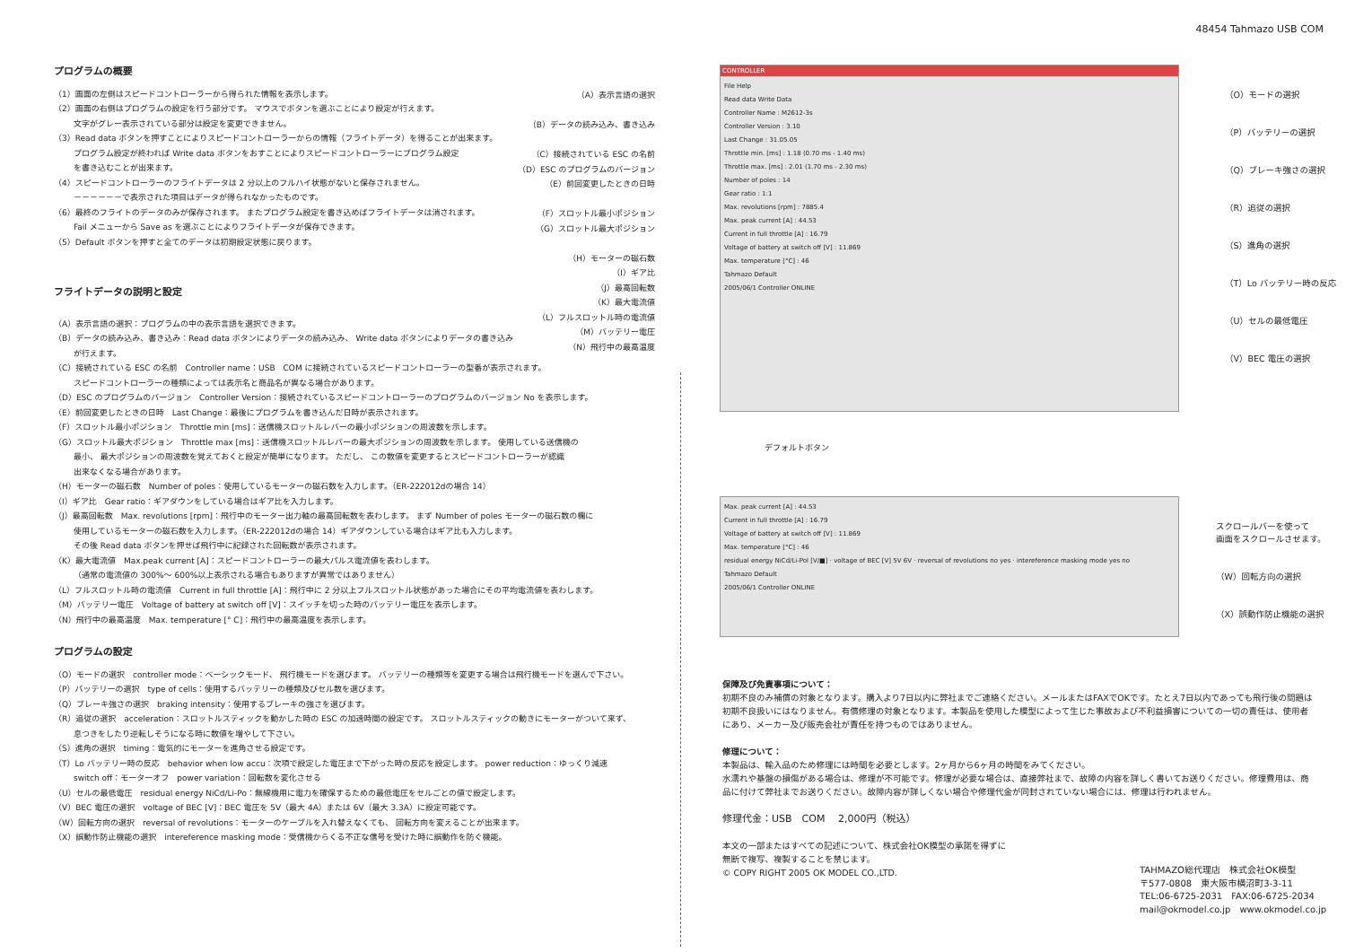48454 Tahmazo USB COM
プログラムの概要
（1）画面の左側はスピードコントローラーから得られた情報を表示します。
（2）画面の右側はプログラムの設定を行う部分です。 マウスでボタンを選ぶことにより設定が行えます。
文字がグレー表示されている部分は設定を変更できません。
（3）Read data ボタンを押すことによりスピードコントローラーからの情報（フライトデータ）を得ることが出来ます。
プログラム設定が終われば Write data ボタンをおすことによりスピードコントローラーにプログラム設定
を書き込むことが出来ます。
（4）スピードコントローラーのフライトデータは 2 分以上のフルハイ状態がないと保存されません。
－－－－－－で表示された項目はデータが得られなかったものです。
（6）最終のフライトのデータのみが保存されます。 またプログラム設定を書き込めばフライトデータは消されます。
Fail メニューから Save as を選ぶことによりフライトデータが保存できます。
（5）Default ボタンを押すと全てのデータは初期設定状態に戻ります。
フライトデータの説明と設定
（A）表示言語の選択：プログラムの中の表示言語を選択できます。
（B）データの読み込み、書き込み：Read data ボタンによりデータの読み込み、 Write data ボタンによりデータの書き込み
が行えます。
（C）接続されている ESC の名前　Controller name：USB　COM に接続されているスピードコントローラーの型番が表示されます。
スピードコントローラーの種類によっては表示名と商品名が異なる場合があります。
（D）ESC のプログラムのバージョン　Controller Version：接続されているスピードコントローラーのプログラムのバージョン No を表示します。
（E）前回変更したときの日時　Last Change：最後にプログラムを書き込んだ日時が表示されます。
（F）スロットル最小ポジション　Throttle min [ms]：送信機スロットルレバーの最小ポジションの周波数を示します。
（G）スロットル最大ポジション　Throttle max [ms]：送信機スロットルレバーの最大ポジションの周波数を示します。 使用している送信機の
最小、 最大ポジションの周波数を覚えておくと設定が簡単になります。 ただし、 この数値を変更するとスピードコントローラーが認識
出来なくなる場合があります。
（H）モーターの磁石数　Number of poles：使用しているモーターの磁石数を入力します。（ER-222012dの場合 14）
（I）ギア比　Gear ratio：ギアダウンをしている場合はギア比を入力します。
（J）最高回転数　Max. revolutions [rpm]：飛行中のモーター出力軸の最高回転数を表わします。 まず Number of poles モーターの磁石数の欄に
使用しているモーターの磁石数を入力します。（ER-222012dの場合 14）ギアダウンしている場合はギア比も入力します。
その後 Read data ボタンを押せば飛行中に記録された回転数が表示されます。
（K）最大電流値　Max.peak current [A]：スピードコントローラーの最大パルス電流値を表わします。
（通常の電流値の 300%～ 600%以上表示される場合もありますが異常ではありません）
（L）フルスロットル時の電流値　Current in full throttle [A]：飛行中に 2 分以上フルスロットル状態があった場合にその平均電流値を表わします。
（M）バッテリー電圧　Voltage of battery at switch off [V]：スイッチを切った時のバッテリー電圧を表示します。
（N）飛行中の最高温度　Max. temperature [° C]：飛行中の最高温度を表示します。
プログラムの設定
（O）モードの選択　controller mode：ベーシックモード、 飛行機モードを選びます。 バッテリーの種類等を変更する場合は飛行機モードを選んで下さい。
（P）バッテリーの選択　type of cells：使用するバッテリーの種類及びセル数を選びます。
（Q）ブレーキ強さの選択　braking intensity：使用するブレーキの強さを選びます。
（R）追従の選択　acceleration：スロットルスティックを動かした時の ESC の加速時間の設定です。 スロットルスティックの動きにモーターがついて来ず、
息つきをしたり逆転しそうになる時に数値を増やして下さい。
（S）進角の選択　timing：電気的にモーターを進角させる設定です。
（T）Lo バッテリー時の反応　behavior when low accu：次項で設定した電圧まで下がった時の反応を設定します。 power reduction：ゆっくり減速
switch off：モーターオフ　power variation：回転数を変化させる
（U）セルの最低電圧　residual energy NiCd/Li-Po：無線機用に電力を確保するための最低電圧をセルごとの値で設定します。
（V）BEC 電圧の選択　voltage of BEC [V]：BEC 電圧を 5V（最大 4A）または 6V（最大 3.3A）に設定可能です。
（W）回転方向の選択　reversal of revolutions：モーターのケーブルを入れ替えなくても、 回転方向を変えることが出来ます。
（X）誤動作防止機能の選択　intereference masking mode：受信機からくる不正な信号を受けた時に誤動作を防ぐ機能。
（A）表示言語の選択
（B）データの読み込み、書き込み
（C）接続されている ESC の名前
（D）ESC のプログラムのバージョン
（E）前回変更したときの日時
（F）スロットル最小ポジション
（G）スロットル最大ポジション
（H）モーターの磁石数
（I）ギア比
（J）最高回転数
（K）最大電流値
（L）フルスロットル時の電流値
（M）バッテリー電圧
（N）飛行中の最高温度
CONTROLLER
File Help
Read data Write Data
Controller Name : M2612-3s
Controller Version : 3.10
Last Change : 31.05.05
Throttle min. [ms] : 1.18 (0.70 ms - 1.40 ms)
Throttle max. [ms] : 2.01 (1.70 ms - 2.30 ms)
Number of poles : 14
Gear ratio : 1:1
Max. revolutions [rpm] : 7885.4
Max. peak current [A] : 44.53
Current in full throttle [A] : 16.79
Voltage of battery at switch off [V] : 11.869
Max. temperature [°C] : 46
Tahmazo Default
2005/06/1 Controller ONLINE
デフォルトボタン
Max. peak current [A] : 44.53
Current in full throttle [A] : 16.79
Voltage of battery at switch off [V] : 11.869
Max. temperature [°C] : 46
residual energy NiCd/Li-Pol [V/■] · voltage of BEC [V] 5V 6V · reversal of revolutions no yes · intereference masking mode yes no
Tahmazo Default
2005/06/1 Controller ONLINE
（O）モードの選択
（P）バッテリーの選択
（Q）ブレーキ強さの選択
（R）追従の選択
（S）進角の選択
（T）Lo バッテリー時の反応
（U）セルの最低電圧
（V）BEC 電圧の選択
スクロールバーを使って
画面をスクロールさせます。
（W）回転方向の選択
（X）誤動作防止機能の選択
保障及び免責事項について：
初期不良のみ補償の対象となります。購入より7日以内に弊社までご連絡ください。メールまたはFAXでOKです。たとえ7日以内であっても飛行後の問題は初期不良扱いにはなりません。有償修理の対象となります。本製品を使用した模型によって生じた事故および不利益損害についての一切の責任は、使用者にあり、メーカー及び販売会社が責任を持つものではありません。
修理について：
本製品は、輸入品のため修理には時間を必要とします。2ヶ月から6ヶ月の時間をみてください。
水濡れや基盤の損傷がある場合は、修理が不可能です。修理が必要な場合は、直接弊社まで、故障の内容を詳しく書いてお送りください。修理費用は、商品に付けて弊社までお送りください。故障内容が詳しくない場合や修理代金が同封されていない場合には、修理は行われません。
修理代金：USB　COM　 2,000円（税込）
本文の一部またはすべての記述について、株式会社OK模型の承諾を得ずに
無断で複写、複製することを禁じます。
© COPY RIGHT 2005 OK MODEL CO.,LTD.
TAHMAZO総代理店　株式会社OK模型
〒577-0808　東大阪市横沼町3-3-11
TEL:06-6725-2031　FAX:06-6725-2034
mail@okmodel.co.jp　www.okmodel.co.jp